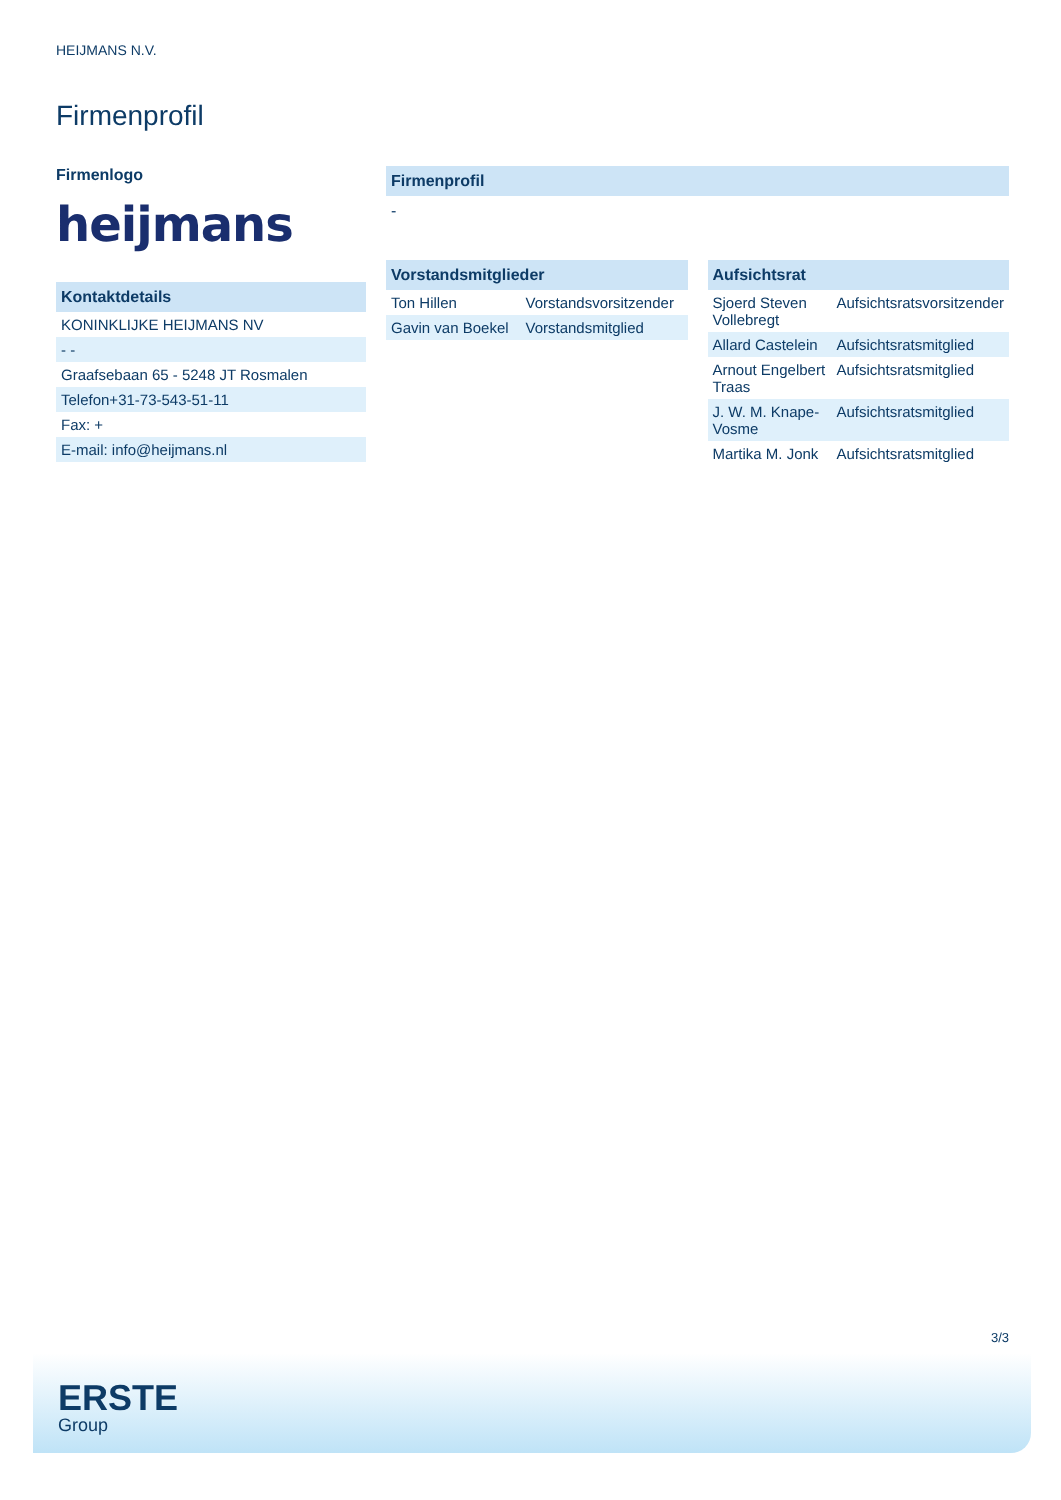HEIJMANS N.V.
Firmenprofil
Firmenlogo
heijmans
Kontaktdetails
| KONINKLIJKE HEIJMANS NV |
| - - |
| Graafsebaan 65 - 5248 JT Rosmalen |
| Telefon+31-73-543-51-11 |
| Fax: + |
| E-mail: info@heijmans.nl |
Firmenprofil
-
Vorstandsmitglieder
| Ton Hillen | Vorstandsvorsitzender |
| Gavin van Boekel | Vorstandsmitglied |
Aufsichtsrat
| Sjoerd Steven Vollebregt | Aufsichtsratsvorsitzender |
| Allard Castelein | Aufsichtsratsmitglied |
| Arnout Engelbert Traas | Aufsichtsratsmitglied |
| J. W. M. Knape-Vosme | Aufsichtsratsmitglied |
| Martika M. Jonk | Aufsichtsratsmitglied |
3/3
ERSTE
Group